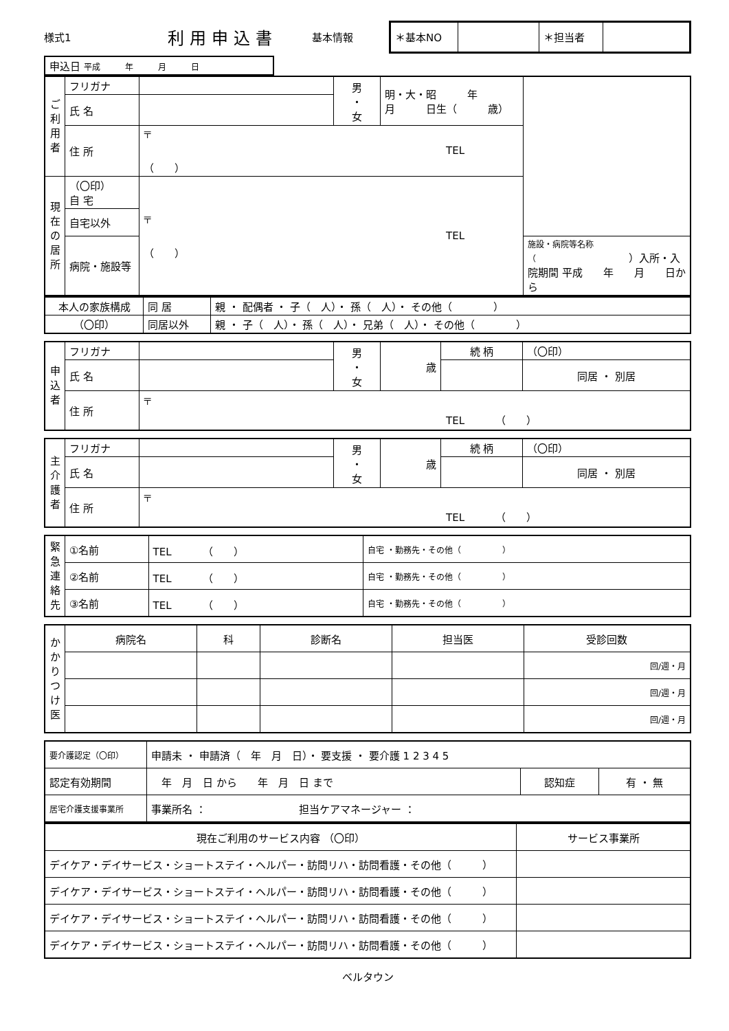様式1 利用申込書 基本情報
| ＊基本NO | | ＊担当者 | |
| 申込日 平成 年 月 日 |
| ご利用者 | フリガナ | | 男 ・ 女 | 明・大・昭 年 月 日生（ 歳） | |
| | 氏 名 | | | | |
| | 住 所 | 〒 TEL （ ） | | | |
| 現在の居所 | （〇印） 自 宅 | 〒 TEL （ ） | | | |
| | 自宅以外 | | | | |
| | 病院・施設等 | | | | 施設・病院等名称（ ）入所・入院期間 平成 年 月 日から |
| 本人の家族構成 | 同 居 | 親 ・ 配偶者 ・ 子（ 人）・ 孫（ 人）・ その他（ ） |
| （〇印） | 同居以外 | 親 ・ 子（ 人）・ 孫（ 人）・ 兄弟（ 人）・ その他（ ） |
| 申込者 | フリガナ | | 男 ・ 女 | 歳 | 続 柄 | （〇印） |
| | 氏 名 | | | | | 同居 ・ 別居 |
| | 住 所 | 〒 TEL （ ） | | | | |
| 主介護者 | フリガナ | | 男 ・ 女 | 歳 | 続 柄 | （〇印） |
| | 氏 名 | | | | | 同居 ・ 別居 |
| | 住 所 | 〒 TEL （ ） | | | | |
| 緊急連絡先 | ①名前 | TEL （ ） | 自宅 ・勤務先・その他（ ） |
| | ②名前 | TEL （ ） | 自宅 ・勤務先・その他（ ） |
| | ③名前 | TEL （ ） | 自宅 ・勤務先・その他（ ） |
| かかりつけ医 | 病院名 | 科 | 診断名 | 担当医 | 受診回数 |
| | | | | | 回/週・月 |
| | | | | | 回/週・月 |
| | | | | | 回/週・月 |
| 要介護認定（〇印） | 申請未 ・ 申請済（ 年 月 日）・ 要支援 ・ 要介護 1 2 3 4 5 | | |
| 認定有効期間 | 年 月 日 から 年 月 日 まで | 認知症 | 有 ・ 無 |
| 居宅介護支援事業所 | 事業所名 ： 担当ケアマネージャー ： | | |
| 現在ご利用のサービス内容 （〇印） | サービス事業所 |
| デイケア・デイサービス・ショートステイ・ヘルパー・訪問リハ・訪問看護・その他（ ） | |
| デイケア・デイサービス・ショートステイ・ヘルパー・訪問リハ・訪問看護・その他（ ） | |
| デイケア・デイサービス・ショートステイ・ヘルパー・訪問リハ・訪問看護・その他（ ） | |
| デイケア・デイサービス・ショートステイ・ヘルパー・訪問リハ・訪問看護・その他（ ） | |
ベルタウン